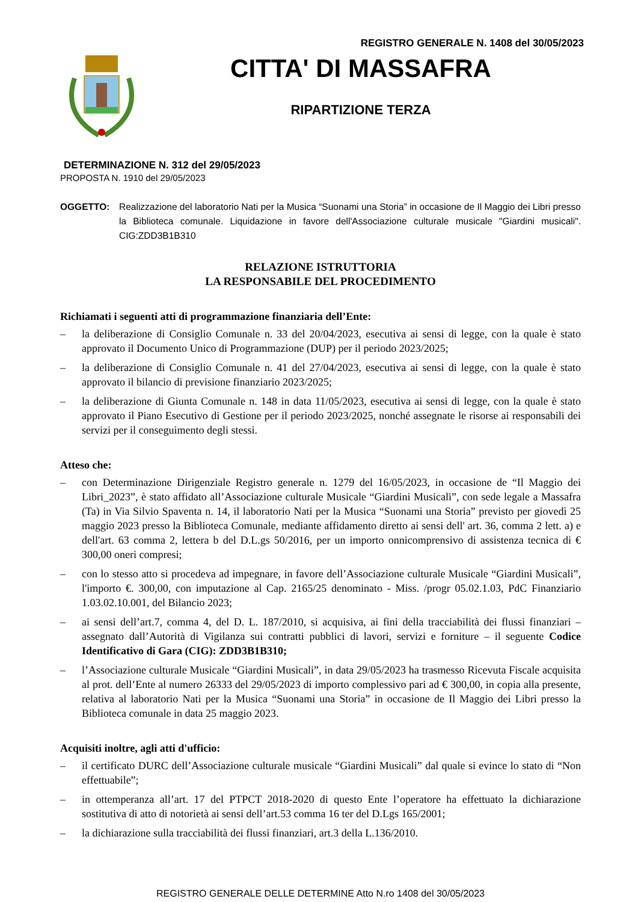REGISTRO GENERALE N. 1408 del 30/05/2023
CITTA' DI MASSAFRA
RIPARTIZIONE TERZA
DETERMINAZIONE N. 312 del 29/05/2023
PROPOSTA N. 1910 del 29/05/2023
OGGETTO: Realizzazione del laboratorio Nati per la Musica “Suonami una Storia” in occasione de Il Maggio dei Libri presso la Biblioteca comunale. Liquidazione in favore dell'Associazione culturale musicale "Giardini musicali". CIG:ZDD3B1B310
RELAZIONE ISTRUTTORIA
LA RESPONSABILE DEL PROCEDIMENTO
Richiamati i seguenti atti di programmazione finanziaria dell’Ente:
– la deliberazione di Consiglio Comunale n. 33 del 20/04/2023, esecutiva ai sensi di legge, con la quale è stato approvato il Documento Unico di Programmazione (DUP) per il periodo 2023/2025;
– la deliberazione di Consiglio Comunale n. 41 del 27/04/2023, esecutiva ai sensi di legge, con la quale è stato approvato il bilancio di previsione finanziario 2023/2025;
– la deliberazione di Giunta Comunale n. 148 in data 11/05/2023, esecutiva ai sensi di legge, con la quale è stato approvato il Piano Esecutivo di Gestione per il periodo 2023/2025, nonché assegnate le risorse ai responsabili dei servizi per il conseguimento degli stessi.
Atteso che:
– con Determinazione Dirigenziale Registro generale n. 1279 del 16/05/2023, in occasione de “Il Maggio dei Libri_2023”, è stato affidato all’Associazione culturale Musicale “Giardini Musicali”, con sede legale a Massafra (Ta) in Via Silvio Spaventa n. 14, il laboratorio Nati per la Musica “Suonami una Storia” previsto per giovedì 25 maggio 2023 presso la Biblioteca Comunale, mediante affidamento diretto ai sensi dell' art. 36, comma 2 lett. a) e dell'art. 63 comma 2, lettera b del D.L.gs 50/2016, per un importo onnicomprensivo di assistenza tecnica di € 300,00 oneri compresi;
– con lo stesso atto si procedeva ad impegnare, in favore dell’Associazione culturale Musicale “Giardini Musicali”, l'importo €. 300,00, con imputazione al Cap. 2165/25 denominato - Miss. /progr 05.02.1.03, PdC Finanziario 1.03.02.10.001, del Bilancio 2023;
– ai sensi dell’art.7, comma 4, del D. L. 187/2010, si acquisiva, ai fini della tracciabilità dei flussi finanziari – assegnato dall’Autorità di Vigilanza sui contratti pubblici di lavori, servizi e forniture – il seguente Codice Identificativo di Gara (CIG): ZDD3B1B310;
– l’Associazione culturale Musicale “Giardini Musicali”, in data 29/05/2023 ha trasmesso Ricevuta Fiscale acquisita al prot. dell’Ente al numero 26333 del 29/05/2023 di importo complessivo pari ad € 300,00, in copia alla presente, relativa al laboratorio Nati per la Musica “Suonami una Storia” in occasione de Il Maggio dei Libri presso la Biblioteca comunale in data 25 maggio 2023.
Acquisiti inoltre, agli atti d'ufficio:
– il certificato DURC dell’Associazione culturale musicale “Giardini Musicali” dal quale si evince lo stato di “Non effettuabile”;
– in ottemperanza all’art. 17 del PTPCT 2018-2020 di questo Ente l’operatore ha effettuato la dichiarazione sostitutiva di atto di notorietà ai sensi dell’art.53 comma 16 ter del D.Lgs 165/2001;
– la dichiarazione sulla tracciabilità dei flussi finanziari, art.3 della L.136/2010.
REGISTRO GENERALE DELLE DETERMINE Atto N.ro 1408 del 30/05/2023